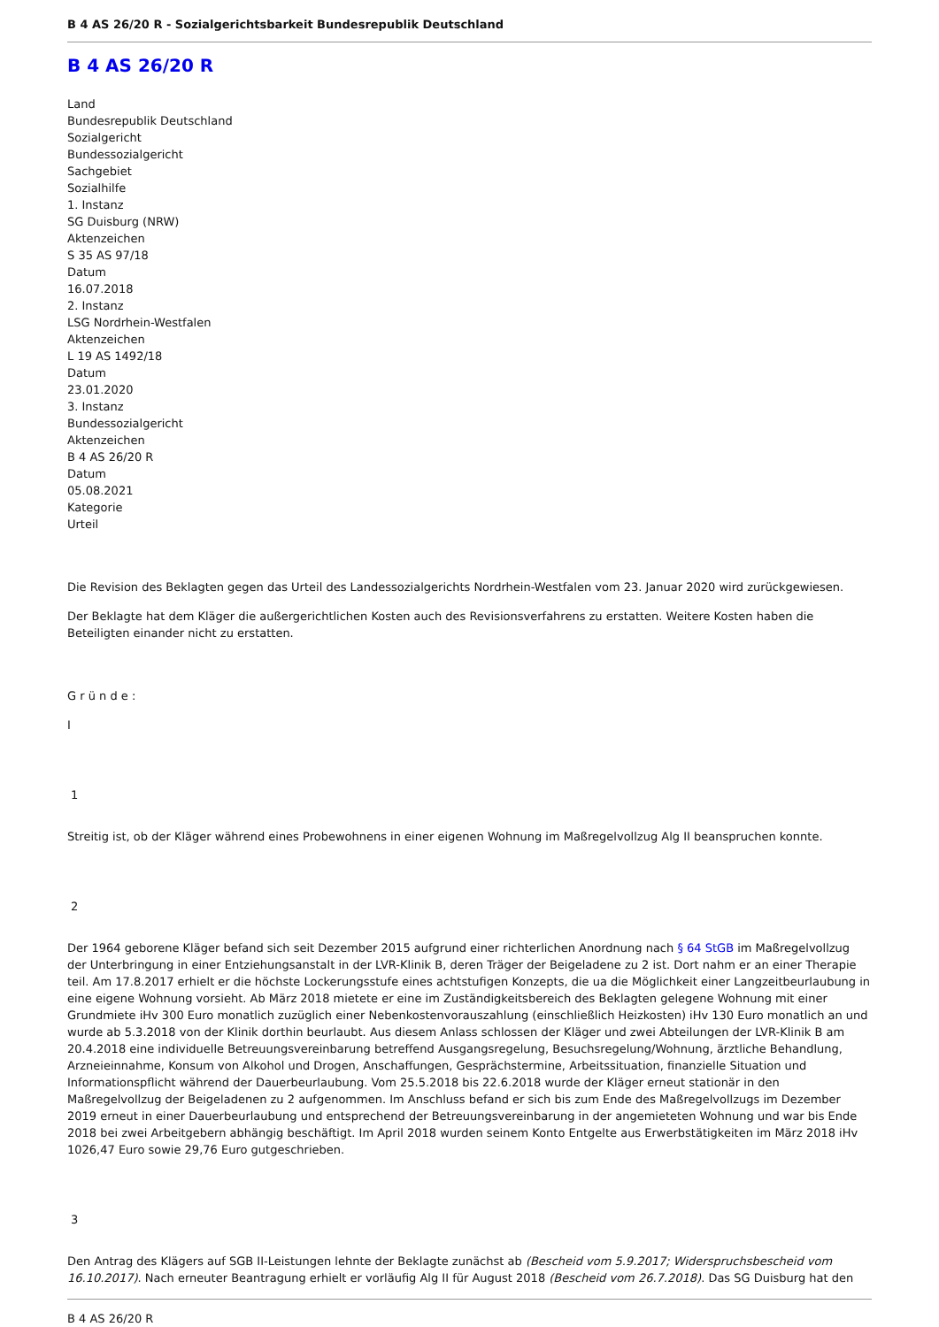B 4 AS 26/20 R - Sozialgerichtsbarkeit Bundesrepublik Deutschland
B 4 AS 26/20 R
Land
Bundesrepublik Deutschland
Sozialgericht
Bundessozialgericht
Sachgebiet
Sozialhilfe
1. Instanz
SG Duisburg (NRW)
Aktenzeichen
S 35 AS 97/18
Datum
16.07.2018
2. Instanz
LSG Nordrhein-Westfalen
Aktenzeichen
L 19 AS 1492/18
Datum
23.01.2020
3. Instanz
Bundessozialgericht
Aktenzeichen
B 4 AS 26/20 R
Datum
05.08.2021
Kategorie
Urteil
Die Revision des Beklagten gegen das Urteil des Landessozialgerichts Nordrhein-Westfalen vom 23. Januar 2020 wird zurückgewiesen.
Der Beklagte hat dem Kläger die außergerichtlichen Kosten auch des Revisionsverfahrens zu erstatten. Weitere Kosten haben die Beteiligten einander nicht zu erstatten.
G r ü n d e :
I
1
Streitig ist, ob der Kläger während eines Probewohnens in einer eigenen Wohnung im Maßregelvollzug Alg II beanspruchen konnte.
2
Der 1964 geborene Kläger befand sich seit Dezember 2015 aufgrund einer richterlichen Anordnung nach § 64 StGB im Maßregelvollzug der Unterbringung in einer Entziehungsanstalt in der LVR-Klinik B, deren Träger der Beigeladene zu 2 ist. Dort nahm er an einer Therapie teil. Am 17.8.2017 erhielt er die höchste Lockerungsstufe eines achtstufigen Konzepts, die ua die Möglichkeit einer Langzeitbeurlaubung in eine eigene Wohnung vorsieht. Ab März 2018 mietete er eine im Zuständigkeitsbereich des Beklagten gelegene Wohnung mit einer Grundmiete iHv 300 Euro monatlich zuzüglich einer Nebenkostenvorauszahlung (einschließlich Heizkosten) iHv 130 Euro monatlich an und wurde ab 5.3.2018 von der Klinik dorthin beurlaubt. Aus diesem Anlass schlossen der Kläger und zwei Abteilungen der LVR-Klinik B am 20.4.2018 eine individuelle Betreuungsvereinbarung betreffend Ausgangsregelung, Besuchsregelung/Wohnung, ärztliche Behandlung, Arzneieinnahme, Konsum von Alkohol und Drogen, Anschaffungen, Gesprächstermine, Arbeitssituation, finanzielle Situation und Informationspflicht während der Dauerbeurlaubung. Vom 25.5.2018 bis 22.6.2018 wurde der Kläger erneut stationär in den Maßregelvollzug der Beigeladenen zu 2 aufgenommen. Im Anschluss befand er sich bis zum Ende des Maßregelvollzugs im Dezember 2019 erneut in einer Dauerbeurlaubung und entsprechend der Betreuungsvereinbarung in der angemieteten Wohnung und war bis Ende 2018 bei zwei Arbeitgebern abhängig beschäftigt. Im April 2018 wurden seinem Konto Entgelte aus Erwerbstätigkeiten im März 2018 iHv 1026,47 Euro sowie 29,76 Euro gutgeschrieben.
3
Den Antrag des Klägers auf SGB II-Leistungen lehnte der Beklagte zunächst ab (Bescheid vom 5.9.2017; Widerspruchsbescheid vom 16.10.2017). Nach erneuter Beantragung erhielt er vorläufig Alg II für August 2018 (Bescheid vom 26.7.2018). Das SG Duisburg hat den
B 4 AS 26/20 R